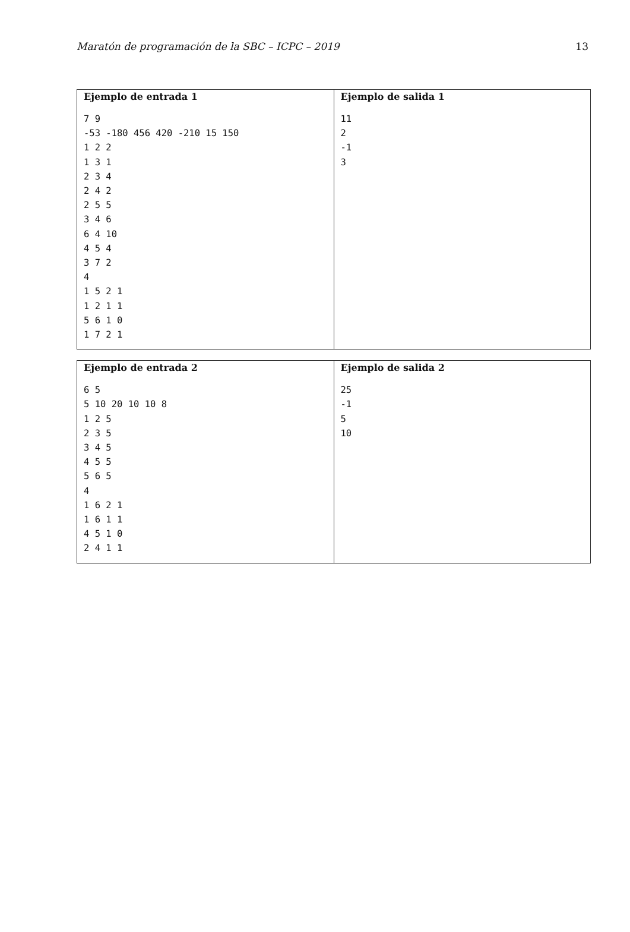Maratón de programación de la SBC – ICPC – 2019 13
| Ejemplo de entrada 1 | Ejemplo de salida 1 |
| --- | --- |
| 7 9 -53 -180 456 420 -210 15 150 1 2 2 1 3 1 2 3 4 2 4 2 2 5 5 3 4 6 6 4 10 4 5 4 3 7 2 4 1 5 2 1 1 2 1 1 5 6 1 0 1 7 2 1 | 11 2 -1 3 |
| Ejemplo de entrada 2 | Ejemplo de salida 2 |
| --- | --- |
| 6 5 5 10 20 10 10 8 1 2 5 2 3 5 3 4 5 4 5 5 5 6 5 4 1 6 2 1 1 6 1 1 4 5 1 0 2 4 1 1 | 25 -1 5 10 |